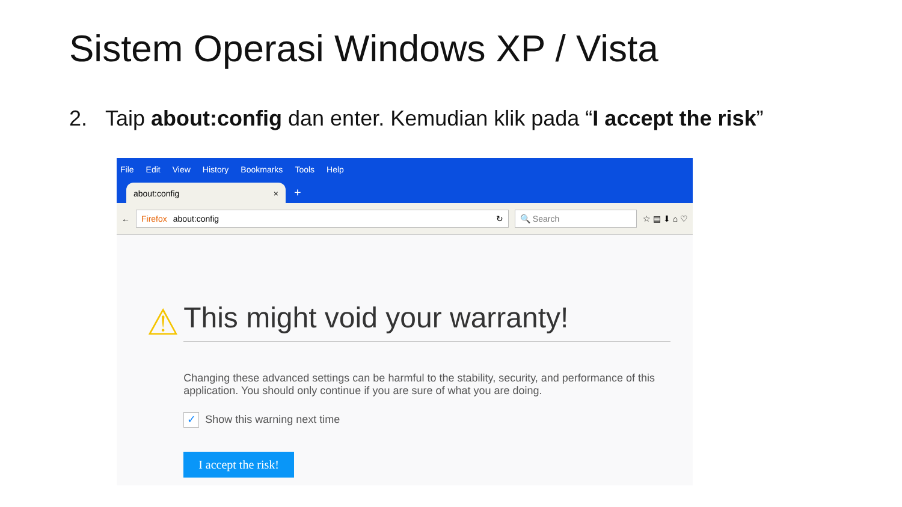Sistem Operasi Windows XP / Vista
2. Taip about:config dan enter. Kemudian klik pada “I accept the risk”
File Edit View History Bookmarks Tools Help
about:config ×
+
←
Firefox about:config ↻ 🔍 Search
☆ ▤ ⬇ ⌂ ♡
⚠
This might void your warranty!
Changing these advanced settings can be harmful to the stability, security, and performance of this application. You should only continue if you are sure of what you are doing.
✓ Show this warning next time
I accept the risk!